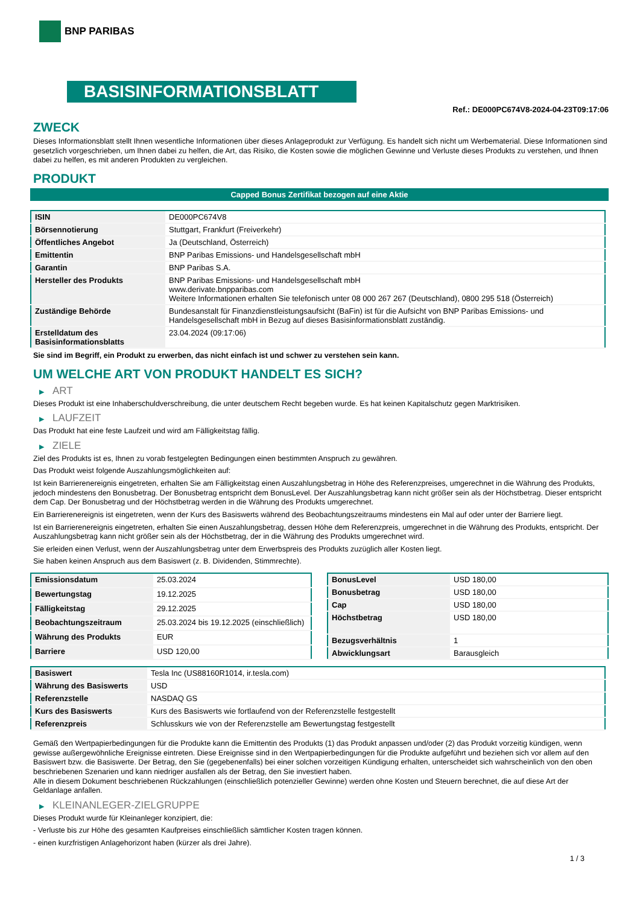BNP PARIBAS
BASISINFORMATIONSBLATT
Ref.: DE000PC674V8-2024-04-23T09:17:06
ZWECK
Dieses Informationsblatt stellt Ihnen wesentliche Informationen über dieses Anlageprodukt zur Verfügung. Es handelt sich nicht um Werbematerial. Diese Informationen sind gesetzlich vorgeschrieben, um Ihnen dabei zu helfen, die Art, das Risiko, die Kosten sowie die möglichen Gewinne und Verluste dieses Produkts zu verstehen, und Ihnen dabei zu helfen, es mit anderen Produkten zu vergleichen.
PRODUKT
Capped Bonus Zertifikat bezogen auf eine Aktie
| ISIN | DE000PC674V8 |
| Börsennotierung | Stuttgart, Frankfurt (Freiverkehr) |
| Öffentliches Angebot | Ja (Deutschland, Österreich) |
| Emittentin | BNP Paribas Emissions- und Handelsgesellschaft mbH |
| Garantin | BNP Paribas S.A. |
| Hersteller des Produkts | BNP Paribas Emissions- und Handelsgesellschaft mbH www.derivate.bnpparibas.com Weitere Informationen erhalten Sie telefonisch unter 08 000 267 267 (Deutschland), 0800 295 518 (Österreich) |
| Zuständige Behörde | Bundesanstalt für Finanzdienstleistungsaufsicht (BaFin) ist für die Aufsicht von BNP Paribas Emissions- und Handelsgesellschaft mbH in Bezug auf dieses Basisinformationsblatt zuständig. |
| Erstelldatum des Basisinformationsblatts | 23.04.2024 (09:17:06) |
Sie sind im Begriff, ein Produkt zu erwerben, das nicht einfach ist und schwer zu verstehen sein kann.
UM WELCHE ART VON PRODUKT HANDELT ES SICH?
▶ ART
Dieses Produkt ist eine Inhaberschuldverschreibung, die unter deutschem Recht begeben wurde. Es hat keinen Kapitalschutz gegen Marktrisiken.
▶ LAUFZEIT
Das Produkt hat eine feste Laufzeit und wird am Fälligkeitstag fällig.
▶ ZIELE
Ziel des Produkts ist es, Ihnen zu vorab festgelegten Bedingungen einen bestimmten Anspruch zu gewähren.
Das Produkt weist folgende Auszahlungsmöglichkeiten auf:
Ist kein Barrierenereignis eingetreten, erhalten Sie am Fälligkeitstag einen Auszahlungsbetrag in Höhe des Referenzpreises, umgerechnet in die Währung des Produkts, jedoch mindestens den Bonusbetrag. Der Bonusbetrag entspricht dem BonusLevel. Der Auszahlungsbetrag kann nicht größer sein als der Höchstbetrag. Dieser entspricht dem Cap. Der Bonusbetrag und der Höchstbetrag werden in die Währung des Produkts umgerechnet.
Ein Barrierenereignis ist eingetreten, wenn der Kurs des Basiswerts während des Beobachtungszeitraums mindestens ein Mal auf oder unter der Barriere liegt.
Ist ein Barrierenereignis eingetreten, erhalten Sie einen Auszahlungsbetrag, dessen Höhe dem Referenzpreis, umgerechnet in die Währung des Produkts, entspricht. Der Auszahlungsbetrag kann nicht größer sein als der Höchstbetrag, der in die Währung des Produkts umgerechnet wird.
Sie erleiden einen Verlust, wenn der Auszahlungsbetrag unter dem Erwerbspreis des Produkts zuzüglich aller Kosten liegt.
Sie haben keinen Anspruch aus dem Basiswert (z. B. Dividenden, Stimmrechte).
| Emissionsdatum | 25.03.2024 |
| Bewertungstag | 19.12.2025 |
| Fälligkeitstag | 29.12.2025 |
| Beobachtungszeitraum | 25.03.2024 bis 19.12.2025 (einschließlich) |
| Währung des Produkts | EUR |
| Barriere | USD 120,00 |
| BonusLevel | USD 180,00 |
| Bonusbetrag | USD 180,00 |
| Cap | USD 180,00 |
| Höchstbetrag | USD 180,00 |
| Bezugsverhältnis | 1 |
| Abwicklungsart | Barausgleich |
| Basiswert | Tesla Inc (US88160R1014, ir.tesla.com) |
| Währung des Basiswerts | USD |
| Referenzstelle | NASDAQ GS |
| Kurs des Basiswerts | Kurs des Basiswerts wie fortlaufend von der Referenzstelle festgestellt |
| Referenzpreis | Schlusskurs wie von der Referenzstelle am Bewertungstag festgestellt |
Gemäß den Wertpapierbedingungen für die Produkte kann die Emittentin des Produkts (1) das Produkt anpassen und/oder (2) das Produkt vorzeitig kündigen, wenn gewisse außergewöhnliche Ereignisse eintreten. Diese Ereignisse sind in den Wertpapierbedingungen für die Produkte aufgeführt und beziehen sich vor allem auf den Basiswert bzw. die Basiswerte. Der Betrag, den Sie (gegebenenfalls) bei einer solchen vorzeitigen Kündigung erhalten, unterscheidet sich wahrscheinlich von den oben beschriebenen Szenarien und kann niedriger ausfallen als der Betrag, den Sie investiert haben.
Alle in diesem Dokument beschriebenen Rückzahlungen (einschließlich potenzieller Gewinne) werden ohne Kosten und Steuern berechnet, die auf diese Art der Geldanlage anfallen.
▶ KLEINANLEGER-ZIELGRUPPE
Dieses Produkt wurde für Kleinanleger konzipiert, die:
- Verluste bis zur Höhe des gesamten Kaufpreises einschließlich sämtlicher Kosten tragen können.
- einen kurzfristigen Anlagehorizont haben (kürzer als drei Jahre).
1 / 3